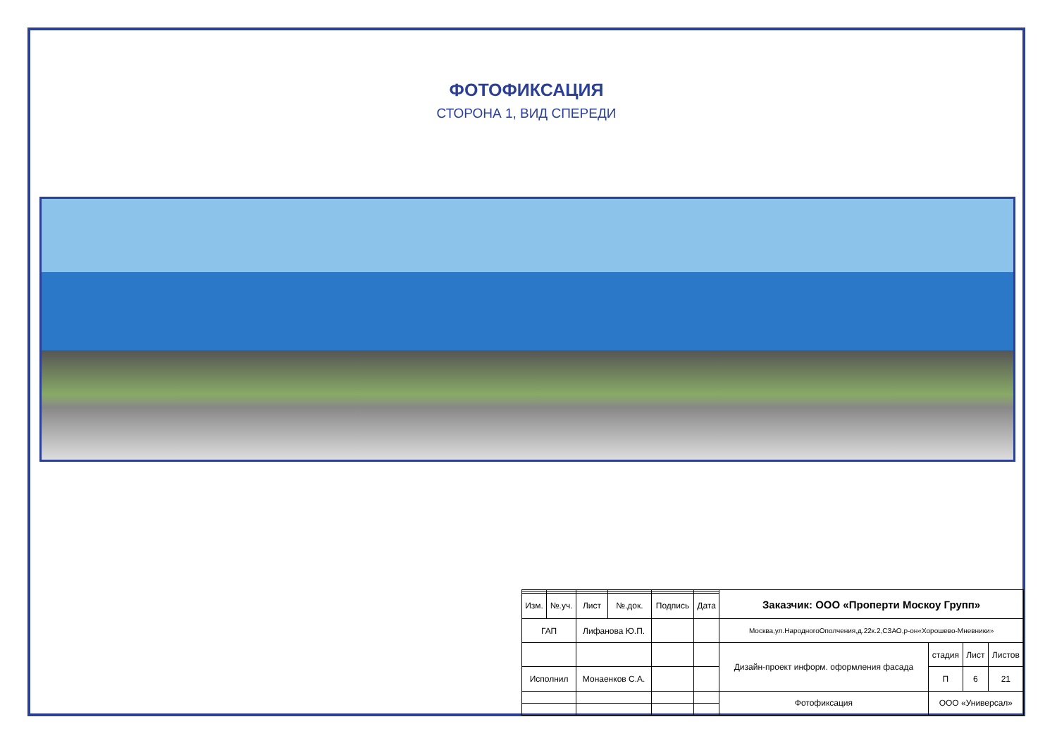ФОТОФИКСАЦИЯ
СТОРОНА 1, ВИД СПЕРЕДИ
| | | | | | | Заказчик: ООО «Проперти Москоу Групп» | | | |
| Изм. | №.уч. | Лист | №.док. | Подпись | Дата | | | | |
| ГАП | | Лифанова Ю.П. | | | | Москва,ул.НародногоОполчения,д.22к.2,СЗАО,р-он«Хорошево-Мневники» | | | |
| | | | | | | Дизайн-проект информ. оформления фасада | стадия | Лист | Листов |
| Исполнил | | Монаенков С.А. | | | | | П | 6 | 21 |
| | | | | | | Фотофиксация | ООО «Универсал» | | |